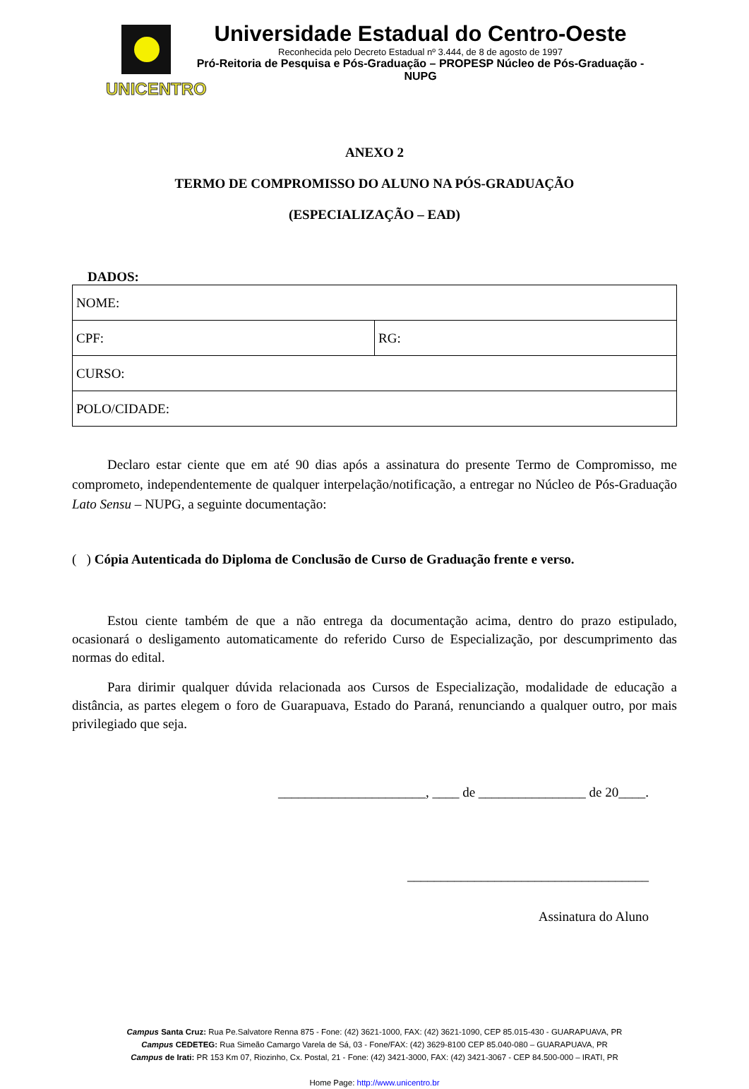UNICENTRO
Universidade Estadual do Centro-Oeste
Reconhecida pelo Decreto Estadual nº 3.444, de 8 de agosto de 1997
Pró-Reitoria de Pesquisa e Pós-Graduação – PROPESP Núcleo de Pós-Graduação - NUPG
ANEXO 2
TERMO DE COMPROMISSO DO ALUNO NA PÓS-GRADUAÇÃO
(ESPECIALIZAÇÃO – EAD)
DADOS:
| NOME: | |
| CPF: | RG: |
| CURSO: | |
| POLO/CIDADE: | |
Declaro estar ciente que em até 90 dias após a assinatura do presente Termo de Compromisso, me comprometo, independentemente de qualquer interpelação/notificação, a entregar no Núcleo de Pós-Graduação Lato Sensu – NUPG, a seguinte documentação:
( ) Cópia Autenticada do Diploma de Conclusão de Curso de Graduação frente e verso.
Estou ciente também de que a não entrega da documentação acima, dentro do prazo estipulado, ocasionará o desligamento automaticamente do referido Curso de Especialização, por descumprimento das normas do edital.
Para dirimir qualquer dúvida relacionada aos Cursos de Especialização, modalidade de educação a distância, as partes elegem o foro de Guarapuava, Estado do Paraná, renunciando a qualquer outro, por mais privilegiado que seja.
______________________, ____ de ________________ de 20____.
____________________________________
Assinatura do Aluno
Campus Santa Cruz: Rua Pe.Salvatore Renna 875 - Fone: (42) 3621-1000, FAX: (42) 3621-1090, CEP 85.015-430 - GUARAPUAVA, PR
Campus CEDETEG: Rua Simeão Camargo Varela de Sá, 03 - Fone/FAX: (42) 3629-8100 CEP 85.040-080 – GUARAPUAVA, PR
Campus de Irati: PR 153 Km 07, Riozinho, Cx. Postal, 21 - Fone: (42) 3421-3000, FAX: (42) 3421-3067 - CEP 84.500-000 – IRATI, PR
Home Page: http://www.unicentro.br